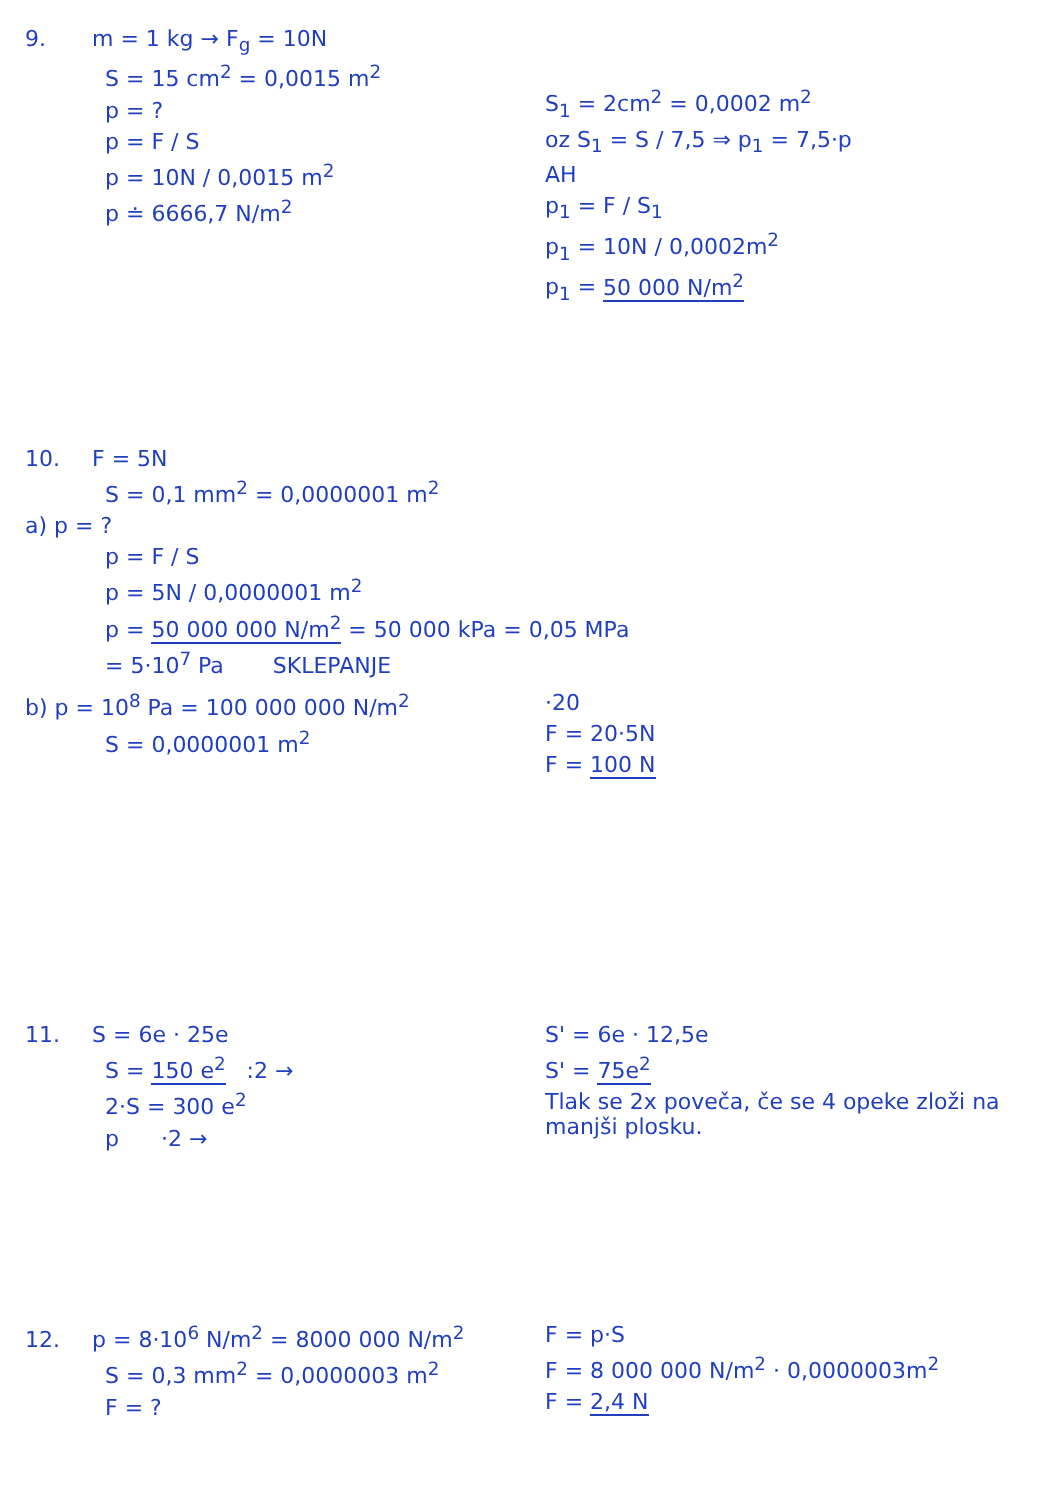9. m = 1 kg → F<sub>g</sub> = 10N
S = 15 cm<sup>2</sup> = 0,0015 m<sup>2</sup>
p = ?
p = F / S
p = 10N / 0,0015 m<sup>2</sup>
p ≐ 6666,7 N/m<sup>2</sup>
S<sub>1</sub> = 2cm<sup>2</sup> = 0,0002 m<sup>2</sup>
oz S<sub>1</sub> = S / 7,5 ⇒ p<sub>1</sub> = 7,5·p
AH
p<sub>1</sub> = F / S<sub>1</sub>
p<sub>1</sub> = 10N / 0,0002m<sup>2</sup>
p<sub>1</sub> = 50 000 N/m<sup>2</sup>
10. F = 5N
S = 0,1 mm<sup>2</sup> = 0,0000001 m<sup>2</sup>
a) p = ?
p = F / S
p = 5N / 0,0000001 m<sup>2</sup>
p = 50 000 000 N/m<sup>2</sup> = 50 000 kPa = 0,05 MPa
= 5·10<sup>7</sup> Pa SKLEPANJE
b) p = 10<sup>8</sup> Pa = 100 000 000 N/m<sup>2</sup>
S = 0,0000001 m<sup>2</sup>
·20
F = 20·5N
F = 100 N
11. S = 6e · 25e
S = 150 e<sup>2</sup> :2 →
2·S = 300 e<sup>2</sup>
p ·2 →
S' = 6e · 12,5e
S' = 75e<sup>2</sup>
Tlak se 2x poveča, če se 4 opeke zloži na manjši plosku.
12. p = 8·10<sup>6</sup> N/m<sup>2</sup> = 8000 000 N/m<sup>2</sup>
S = 0,3 mm<sup>2</sup> = 0,0000003 m<sup>2</sup>
F = ?
F = p·S
F = 8 000 000 N/m<sup>2</sup> · 0,0000003m<sup>2</sup>
F = 2,4 N